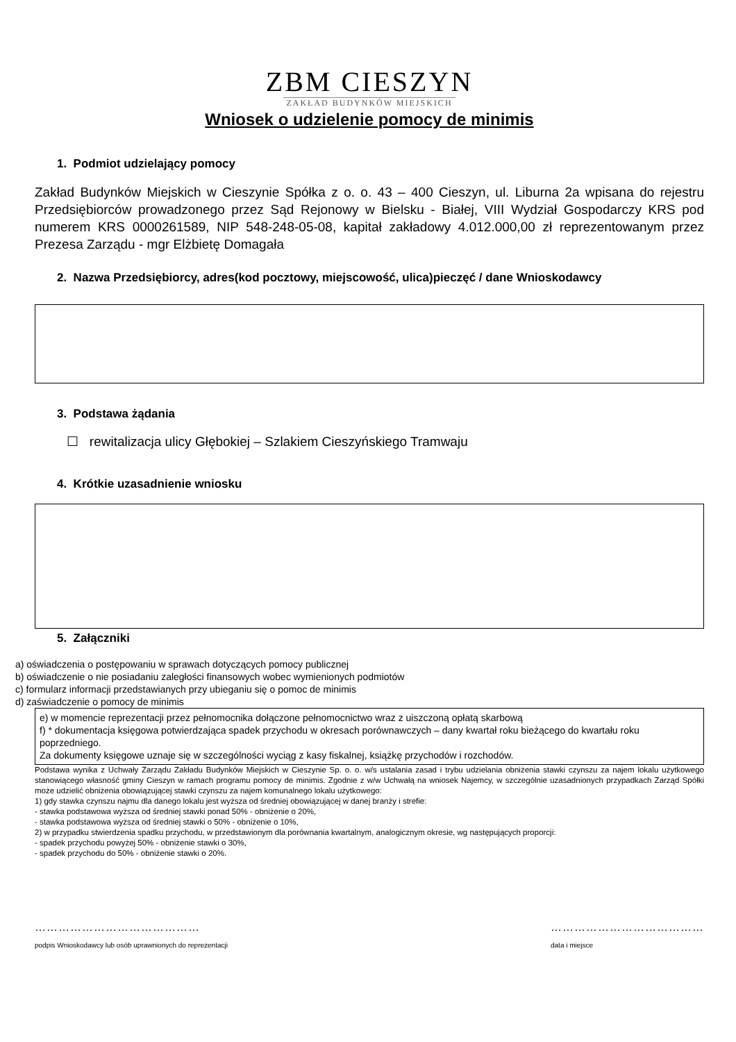ZBM CIESZYN
ZAKŁAD BUDYNKÓW MIEJSKICH
Wniosek o udzielenie pomocy de minimis
1. Podmiot udzielający pomocy
Zakład Budynków Miejskich w Cieszynie Spółka z o. o. 43 – 400 Cieszyn, ul. Liburna 2a wpisana do rejestru Przedsiębiorców prowadzonego przez Sąd Rejonowy w Bielsku - Białej, VIII Wydział Gospodarczy KRS pod numerem KRS 0000261589, NIP 548-248-05-08, kapitał zakładowy 4.012.000,00 zł reprezentowanym przez Prezesa Zarządu - mgr Elżbietę Domagała
2. Nazwa Przedsiębiorcy, adres(kod pocztowy, miejscowość, ulica)pieczęć / dane Wnioskodawcy
3. Podstawa żądania
☐ rewitalizacja ulicy Głębokiej – Szlakiem Cieszyńskiego Tramwaju
4. Krótkie uzasadnienie wniosku
5. Załączniki
a) oświadczenia o postępowaniu w sprawach dotyczących pomocy publicznej
b) oświadczenie o nie posiadaniu zaległości finansowych wobec wymienionych podmiotów
c) formularz informacji przedstawianych przy ubieganiu się o pomoc de minimis
d) zaświadczenie o pomocy de minimis
e) w momencie reprezentacji przez pełnomocnika dołączone pełnomocnictwo wraz z uiszczoną opłatą skarbową
f) * dokumentacja księgowa potwierdzająca spadek przychodu w okresach porównawczych – dany kwartał roku bieżącego do kwartału roku poprzedniego.
Za dokumenty księgowe uznaje się w szczególności wyciąg z kasy fiskalnej, książkę przychodów i rozchodów.
Podstawa wynika z Uchwały Zarządu Zakładu Budynków Miejskich w Cieszynie Sp. o. o. w/s ustalania zasad i trybu udzielania obniżenia stawki czynszu za najem lokalu użytkowego stanowiącego własność gminy Cieszyn w ramach programu pomocy de minimis. Zgodnie z w/w Uchwałą na wniosek Najemcy, w szczególnie uzasadnionych przypadkach Zarząd Spółki może udzielić obniżenia obowiązującej stawki czynszu za najem komunalnego lokalu użytkowego:
1) gdy stawka czynszu najmu dla danego lokalu jest wyższa od średniej obowiązującej w danej branży i strefie:
- stawka podstawowa wyższa od średniej stawki ponad 50% - obniżenie o 20%,
- stawka podstawowa wyższa od średniej stawki o 50% - obniżenie o 10%,
2) w przypadku stwierdzenia spadku przychodu, w przedstawionym dla porównania kwartalnym, analogicznym okresie, wg następujących proporcji:
- spadek przychodu powyżej 50% - obniżenie stawki o 30%,
- spadek przychodu do 50% - obniżenie stawki o 20%.
……………………………………
podpis Wnioskodawcy lub osób uprawnionych do reprezentacji
…………………………………
data i miejsce